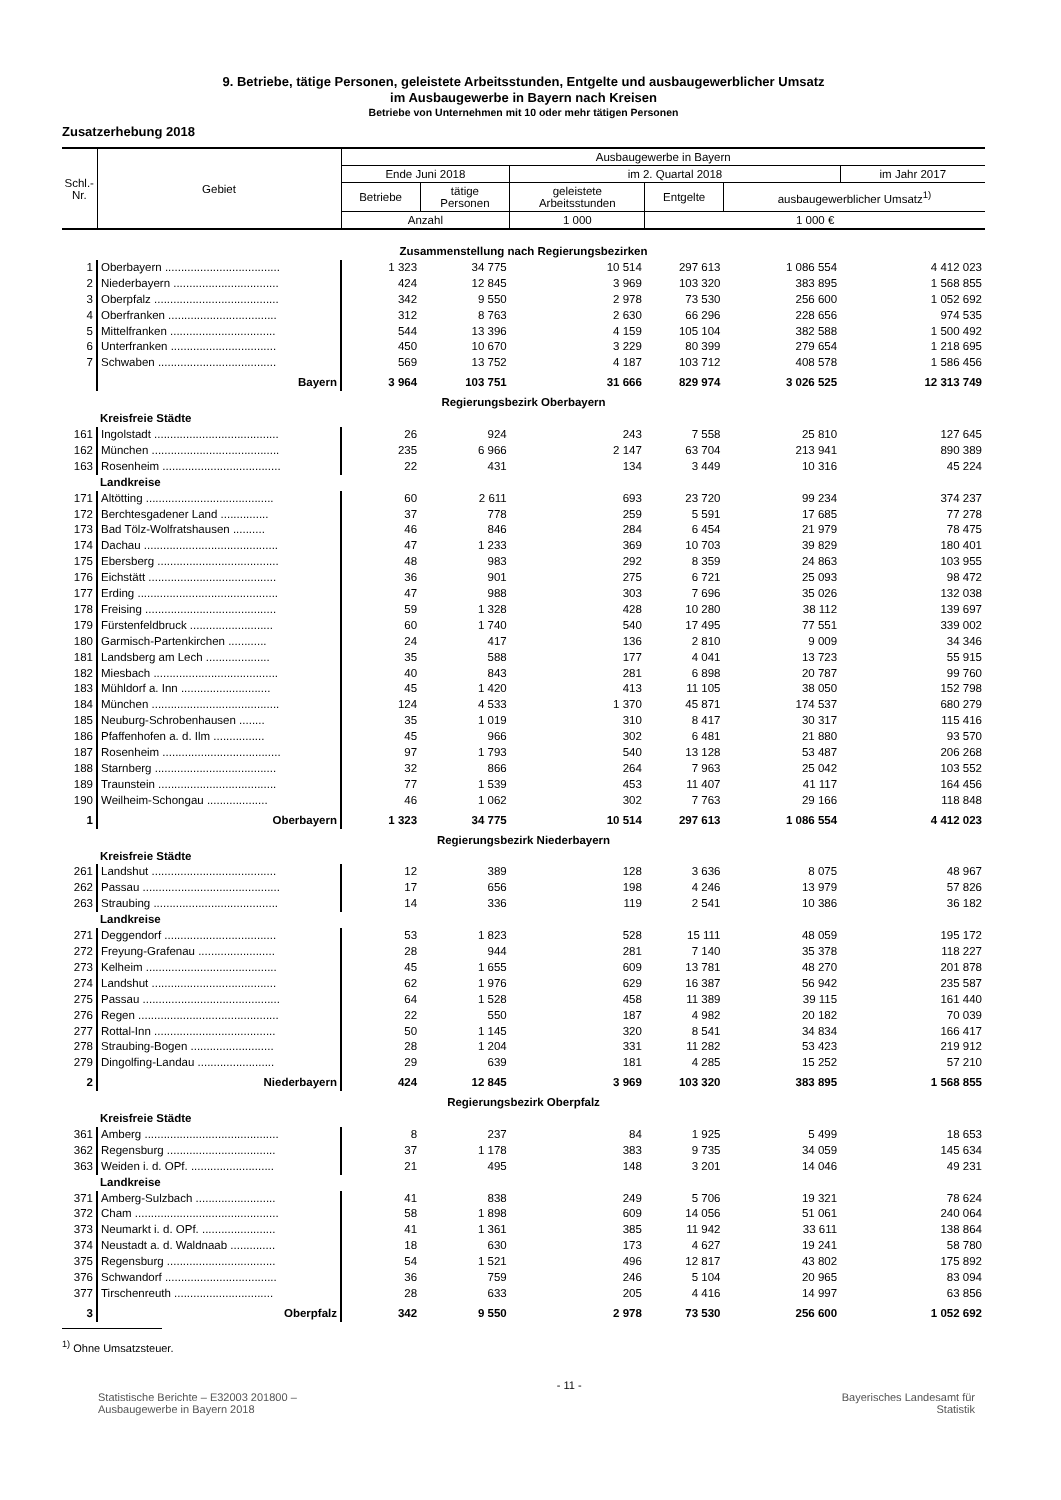9. Betriebe, tätige Personen, geleistete Arbeitsstunden, Entgelte und ausbaugewerblicher Umsatz
im Ausbaugewerbe in Bayern nach Kreisen
Betriebe von Unternehmen mit 10 oder mehr tätigen Personen
Zusatzerhebung 2018
| Schl.- Nr. | Gebiet | Ausbaugewerbe in Bayern | | | | | |
| --- | --- | --- | --- | --- | --- | --- | --- |
| | | Ende Juni 2018 | | im 2. Quartal 2018 | | | im Jahr 2017 |
| | | Betriebe | tätige Personen | geleistete Arbeitsstunden | Entgelte | ausbaugewerblicher Umsatz<sup>1)</sup> | |
| | | Anzahl | | 1 000 | 1 000 € | | |
| Zusammenstellung nach Regierungsbezirken | | | | | | | |
| 1 | Oberbayern .................................... | 1 323 | 34 775 | 10 514 | 297 613 | 1 086 554 | 4 412 023 |
| 2 | Niederbayern ................................. | 424 | 12 845 | 3 969 | 103 320 | 383 895 | 1 568 855 |
| 3 | Oberpfalz ....................................... | 342 | 9 550 | 2 978 | 73 530 | 256 600 | 1 052 692 |
| 4 | Oberfranken .................................. | 312 | 8 763 | 2 630 | 66 296 | 228 656 | 974 535 |
| 5 | Mittelfranken ................................. | 544 | 13 396 | 4 159 | 105 104 | 382 588 | 1 500 492 |
| 6 | Unterfranken ................................. | 450 | 10 670 | 3 229 | 80 399 | 279 654 | 1 218 695 |
| 7 | Schwaben ..................................... | 569 | 13 752 | 4 187 | 103 712 | 408 578 | 1 586 456 |
| | Bayern | 3 964 | 103 751 | 31 666 | 829 974 | 3 026 525 | 12 313 749 |
| Regierungsbezirk Oberbayern | | | | | | | |
| | Kreisfreie Städte | | | | | | |
| 161 | Ingolstadt ....................................... | 26 | 924 | 243 | 7 558 | 25 810 | 127 645 |
| 162 | München ........................................ | 235 | 6 966 | 2 147 | 63 704 | 213 941 | 890 389 |
| 163 | Rosenheim ..................................... | 22 | 431 | 134 | 3 449 | 10 316 | 45 224 |
| | Landkreise | | | | | | |
| 171 | Altötting ........................................ | 60 | 2 611 | 693 | 23 720 | 99 234 | 374 237 |
| 172 | Berchtesgadener Land ............... | 37 | 778 | 259 | 5 591 | 17 685 | 77 278 |
| 173 | Bad Tölz-Wolfratshausen .......... | 46 | 846 | 284 | 6 454 | 21 979 | 78 475 |
| 174 | Dachau .......................................... | 47 | 1 233 | 369 | 10 703 | 39 829 | 180 401 |
| 175 | Ebersberg ...................................... | 48 | 983 | 292 | 8 359 | 24 863 | 103 955 |
| 176 | Eichstätt ........................................ | 36 | 901 | 275 | 6 721 | 25 093 | 98 472 |
| 177 | Erding ............................................ | 47 | 988 | 303 | 7 696 | 35 026 | 132 038 |
| 178 | Freising ......................................... | 59 | 1 328 | 428 | 10 280 | 38 112 | 139 697 |
| 179 | Fürstenfeldbruck .......................... | 60 | 1 740 | 540 | 17 495 | 77 551 | 339 002 |
| 180 | Garmisch-Partenkirchen ............ | 24 | 417 | 136 | 2 810 | 9 009 | 34 346 |
| 181 | Landsberg am Lech .................... | 35 | 588 | 177 | 4 041 | 13 723 | 55 915 |
| 182 | Miesbach ....................................... | 40 | 843 | 281 | 6 898 | 20 787 | 99 760 |
| 183 | Mühldorf a. Inn ............................ | 45 | 1 420 | 413 | 11 105 | 38 050 | 152 798 |
| 184 | München ........................................ | 124 | 4 533 | 1 370 | 45 871 | 174 537 | 680 279 |
| 185 | Neuburg-Schrobenhausen ........ | 35 | 1 019 | 310 | 8 417 | 30 317 | 115 416 |
| 186 | Pfaffenhofen a. d. Ilm ................ | 45 | 966 | 302 | 6 481 | 21 880 | 93 570 |
| 187 | Rosenheim ..................................... | 97 | 1 793 | 540 | 13 128 | 53 487 | 206 268 |
| 188 | Starnberg ...................................... | 32 | 866 | 264 | 7 963 | 25 042 | 103 552 |
| 189 | Traunstein ..................................... | 77 | 1 539 | 453 | 11 407 | 41 117 | 164 456 |
| 190 | Weilheim-Schongau ................... | 46 | 1 062 | 302 | 7 763 | 29 166 | 118 848 |
| 1 | Oberbayern | 1 323 | 34 775 | 10 514 | 297 613 | 1 086 554 | 4 412 023 |
| Regierungsbezirk Niederbayern | | | | | | | |
| | Kreisfreie Städte | | | | | | |
| 261 | Landshut ....................................... | 12 | 389 | 128 | 3 636 | 8 075 | 48 967 |
| 262 | Passau ........................................... | 17 | 656 | 198 | 4 246 | 13 979 | 57 826 |
| 263 | Straubing ....................................... | 14 | 336 | 119 | 2 541 | 10 386 | 36 182 |
| | Landkreise | | | | | | |
| 271 | Deggendorf ................................... | 53 | 1 823 | 528 | 15 111 | 48 059 | 195 172 |
| 272 | Freyung-Grafenau ........................ | 28 | 944 | 281 | 7 140 | 35 378 | 118 227 |
| 273 | Kelheim ......................................... | 45 | 1 655 | 609 | 13 781 | 48 270 | 201 878 |
| 274 | Landshut ....................................... | 62 | 1 976 | 629 | 16 387 | 56 942 | 235 587 |
| 275 | Passau ........................................... | 64 | 1 528 | 458 | 11 389 | 39 115 | 161 440 |
| 276 | Regen ............................................ | 22 | 550 | 187 | 4 982 | 20 182 | 70 039 |
| 277 | Rottal-Inn ...................................... | 50 | 1 145 | 320 | 8 541 | 34 834 | 166 417 |
| 278 | Straubing-Bogen .......................... | 28 | 1 204 | 331 | 11 282 | 53 423 | 219 912 |
| 279 | Dingolfing-Landau ........................ | 29 | 639 | 181 | 4 285 | 15 252 | 57 210 |
| 2 | Niederbayern | 424 | 12 845 | 3 969 | 103 320 | 383 895 | 1 568 855 |
| Regierungsbezirk Oberpfalz | | | | | | | |
| | Kreisfreie Städte | | | | | | |
| 361 | Amberg .......................................... | 8 | 237 | 84 | 1 925 | 5 499 | 18 653 |
| 362 | Regensburg .................................. | 37 | 1 178 | 383 | 9 735 | 34 059 | 145 634 |
| 363 | Weiden i. d. OPf. .......................... | 21 | 495 | 148 | 3 201 | 14 046 | 49 231 |
| | Landkreise | | | | | | |
| 371 | Amberg-Sulzbach ......................... | 41 | 838 | 249 | 5 706 | 19 321 | 78 624 |
| 372 | Cham ............................................. | 58 | 1 898 | 609 | 14 056 | 51 061 | 240 064 |
| 373 | Neumarkt i. d. OPf. ....................... | 41 | 1 361 | 385 | 11 942 | 33 611 | 138 864 |
| 374 | Neustadt a. d. Waldnaab .............. | 18 | 630 | 173 | 4 627 | 19 241 | 58 780 |
| 375 | Regensburg .................................. | 54 | 1 521 | 496 | 12 817 | 43 802 | 175 892 |
| 376 | Schwandorf ................................... | 36 | 759 | 246 | 5 104 | 20 965 | 83 094 |
| 377 | Tirschenreuth ............................... | 28 | 633 | 205 | 4 416 | 14 997 | 63 856 |
| 3 | Oberpfalz | 342 | 9 550 | 2 978 | 73 530 | 256 600 | 1 052 692 |
<sup>1)</sup> Ohne Umsatzsteuer.
Statistische Berichte – E32003 201800 –
Ausbaugewerbe in Bayern 2018
- 11 -
Bayerisches Landesamt für
Statistik